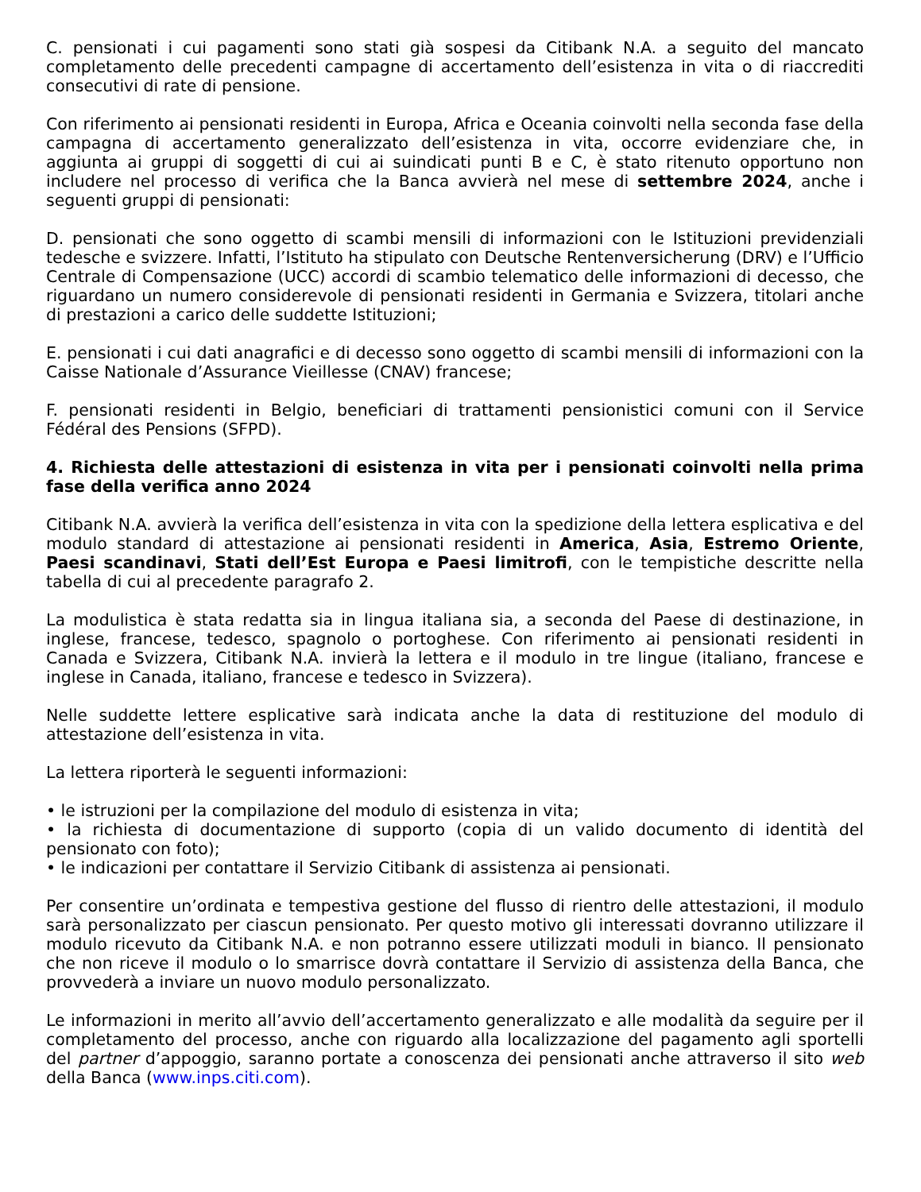C. pensionati i cui pagamenti sono stati già sospesi da Citibank N.A. a seguito del mancato completamento delle precedenti campagne di accertamento dell’esistenza in vita o di riaccrediti consecutivi di rate di pensione.
Con riferimento ai pensionati residenti in Europa, Africa e Oceania coinvolti nella seconda fase della campagna di accertamento generalizzato dell’esistenza in vita, occorre evidenziare che, in aggiunta ai gruppi di soggetti di cui ai suindicati punti B e C, è stato ritenuto opportuno non includere nel processo di verifica che la Banca avvierà nel mese di settembre 2024, anche i seguenti gruppi di pensionati:
D. pensionati che sono oggetto di scambi mensili di informazioni con le Istituzioni previdenziali tedesche e svizzere. Infatti, l’Istituto ha stipulato con Deutsche Rentenversicherung (DRV) e l’Ufficio Centrale di Compensazione (UCC) accordi di scambio telematico delle informazioni di decesso, che riguardano un numero considerevole di pensionati residenti in Germania e Svizzera, titolari anche di prestazioni a carico delle suddette Istituzioni;
E. pensionati i cui dati anagrafici e di decesso sono oggetto di scambi mensili di informazioni con la Caisse Nationale d’Assurance Vieillesse (CNAV) francese;
F. pensionati residenti in Belgio, beneficiari di trattamenti pensionistici comuni con il Service Fédéral des Pensions (SFPD).
4. Richiesta delle attestazioni di esistenza in vita per i pensionati coinvolti nella prima fase della verifica anno 2024
Citibank N.A. avvierà la verifica dell’esistenza in vita con la spedizione della lettera esplicativa e del modulo standard di attestazione ai pensionati residenti in America, Asia, Estremo Oriente, Paesi scandinavi, Stati dell’Est Europa e Paesi limitrofi, con le tempistiche descritte nella tabella di cui al precedente paragrafo 2.
La modulistica è stata redatta sia in lingua italiana sia, a seconda del Paese di destinazione, in inglese, francese, tedesco, spagnolo o portoghese. Con riferimento ai pensionati residenti in Canada e Svizzera, Citibank N.A. invierà la lettera e il modulo in tre lingue (italiano, francese e inglese in Canada, italiano, francese e tedesco in Svizzera).
Nelle suddette lettere esplicative sarà indicata anche la data di restituzione del modulo di attestazione dell’esistenza in vita.
La lettera riporterà le seguenti informazioni:
• le istruzioni per la compilazione del modulo di esistenza in vita;
• la richiesta di documentazione di supporto (copia di un valido documento di identità del pensionato con foto);
• le indicazioni per contattare il Servizio Citibank di assistenza ai pensionati.
Per consentire un’ordinata e tempestiva gestione del flusso di rientro delle attestazioni, il modulo sarà personalizzato per ciascun pensionato. Per questo motivo gli interessati dovranno utilizzare il modulo ricevuto da Citibank N.A. e non potranno essere utilizzati moduli in bianco. Il pensionato che non riceve il modulo o lo smarrisce dovrà contattare il Servizio di assistenza della Banca, che provvederà a inviare un nuovo modulo personalizzato.
Le informazioni in merito all’avvio dell’accertamento generalizzato e alle modalità da seguire per il completamento del processo, anche con riguardo alla localizzazione del pagamento agli sportelli del partner d’appoggio, saranno portate a conoscenza dei pensionati anche attraverso il sito web della Banca (www.inps.citi.com).